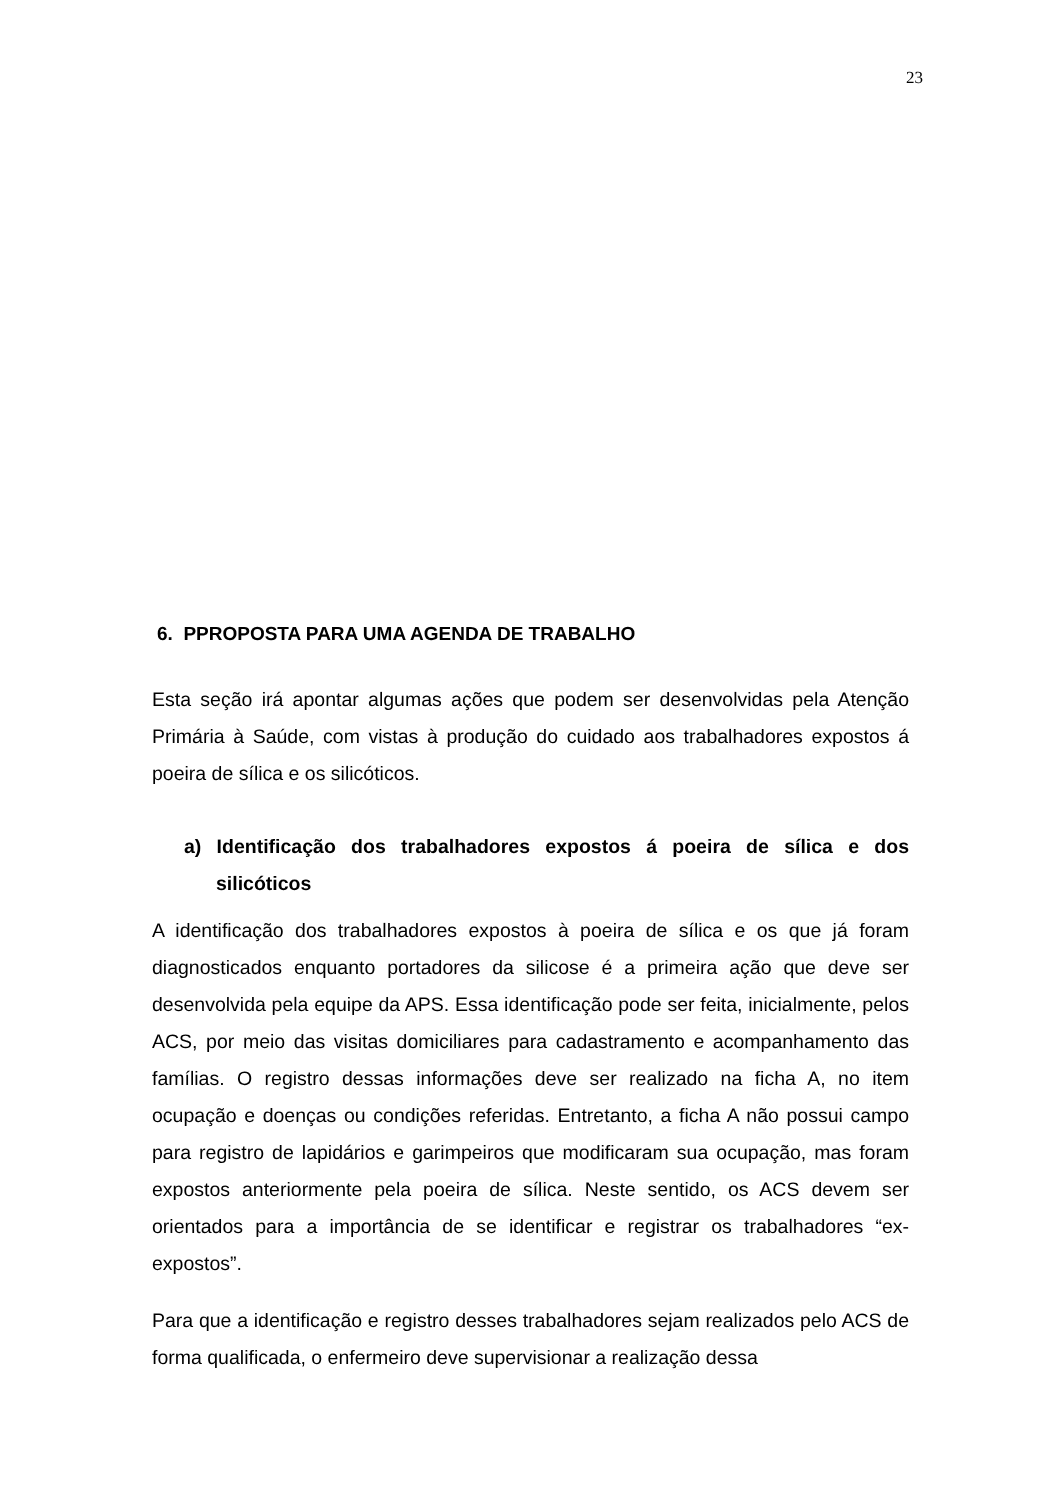23
6. PPROPOSTA PARA UMA AGENDA DE TRABALHO
Esta seção irá apontar algumas ações que podem ser desenvolvidas pela Atenção Primária à Saúde, com vistas à produção do cuidado aos trabalhadores expostos á poeira de sílica e os silicóticos.
a) Identificação dos trabalhadores expostos á poeira de sílica e dos silicóticos
A identificação dos trabalhadores expostos à poeira de sílica e os que já foram diagnosticados enquanto portadores da silicose é a primeira ação que deve ser desenvolvida pela equipe da APS. Essa identificação pode ser feita, inicialmente, pelos ACS, por meio das visitas domiciliares para cadastramento e acompanhamento das famílias. O registro dessas informações deve ser realizado na ficha A, no item ocupação e doenças ou condições referidas. Entretanto, a ficha A não possui campo para registro de lapidários e garimpeiros que modificaram sua ocupação, mas foram expostos anteriormente pela poeira de sílica. Neste sentido, os ACS devem ser orientados para a importância de se identificar e registrar os trabalhadores “ex-expostos”.
Para que a identificação e registro desses trabalhadores sejam realizados pelo ACS de forma qualificada, o enfermeiro deve supervisionar a realização dessa